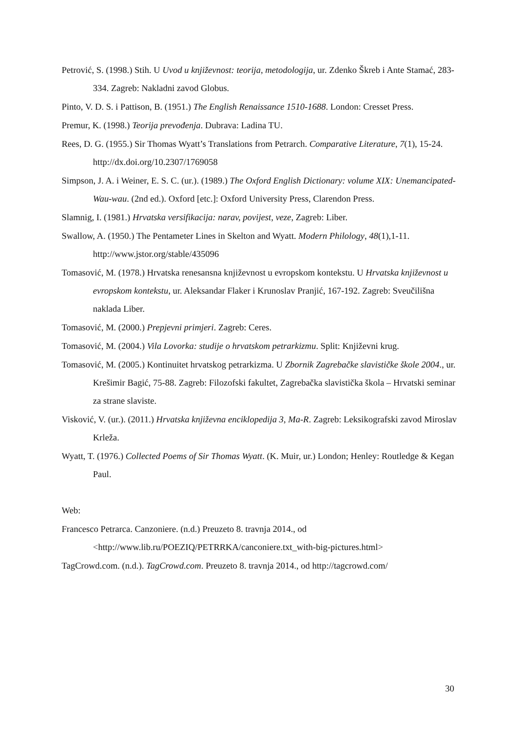Petrović, S. (1998.) Stih. U Uvod u književnost: teorija, metodologija, ur. Zdenko Škreb i Ante Stamać, 283-334. Zagreb: Nakladni zavod Globus.
Pinto, V. D. S. i Pattison, B. (1951.) The English Renaissance 1510-1688. London: Cresset Press.
Premur, K. (1998.) Teorija prevođenja. Dubrava: Ladina TU.
Rees, D. G. (1955.) Sir Thomas Wyatt’s Translations from Petrarch. Comparative Literature, 7(1), 15-24. http://dx.doi.org/10.2307/1769058
Simpson, J. A. i Weiner, E. S. C. (ur.). (1989.) The Oxford English Dictionary: volume XIX: Unemancipated-Wau-wau. (2nd ed.). Oxford [etc.]: Oxford University Press, Clarendon Press.
Slamnig, I. (1981.) Hrvatska versifikacija: narav, povijest, veze, Zagreb: Liber.
Swallow, A. (1950.) The Pentameter Lines in Skelton and Wyatt. Modern Philology, 48(1),1-11. http://www.jstor.org/stable/435096
Tomasović, M. (1978.) Hrvatska renesansna književnost u evropskom kontekstu. U Hrvatska književnost u evropskom kontekstu, ur. Aleksandar Flaker i Krunoslav Pranjić, 167-192. Zagreb: Sveučilišna naklada Liber.
Tomasović, M. (2000.) Prepjevni primjeri. Zagreb: Ceres.
Tomasović, M. (2004.) Vila Lovorka: studije o hrvatskom petrarkizmu. Split: Književni krug.
Tomasović, M. (2005.) Kontinuitet hrvatskog petrarkizma. U Zbornik Zagrebačke slavističke škole 2004., ur. Krešimir Bagić, 75-88. Zagreb: Filozofski fakultet, Zagrebačka slavistička škola – Hrvatski seminar za strane slaviste.
Visković, V. (ur.). (2011.) Hrvatska književna enciklopedija 3, Ma-R. Zagreb: Leksikografski zavod Miroslav Krleža.
Wyatt, T. (1976.) Collected Poems of Sir Thomas Wyatt. (K. Muir, ur.) London; Henley: Routledge & Kegan Paul.
Web:
Francesco Petrarca. Canzoniere. (n.d.) Preuzeto 8. travnja 2014., od <http://www.lib.ru/POEZIQ/PETRRKA/canconiere.txt_with-big-pictures.html>
TagCrowd.com. (n.d.). TagCrowd.com. Preuzeto 8. travnja 2014., od http://tagcrowd.com/
30